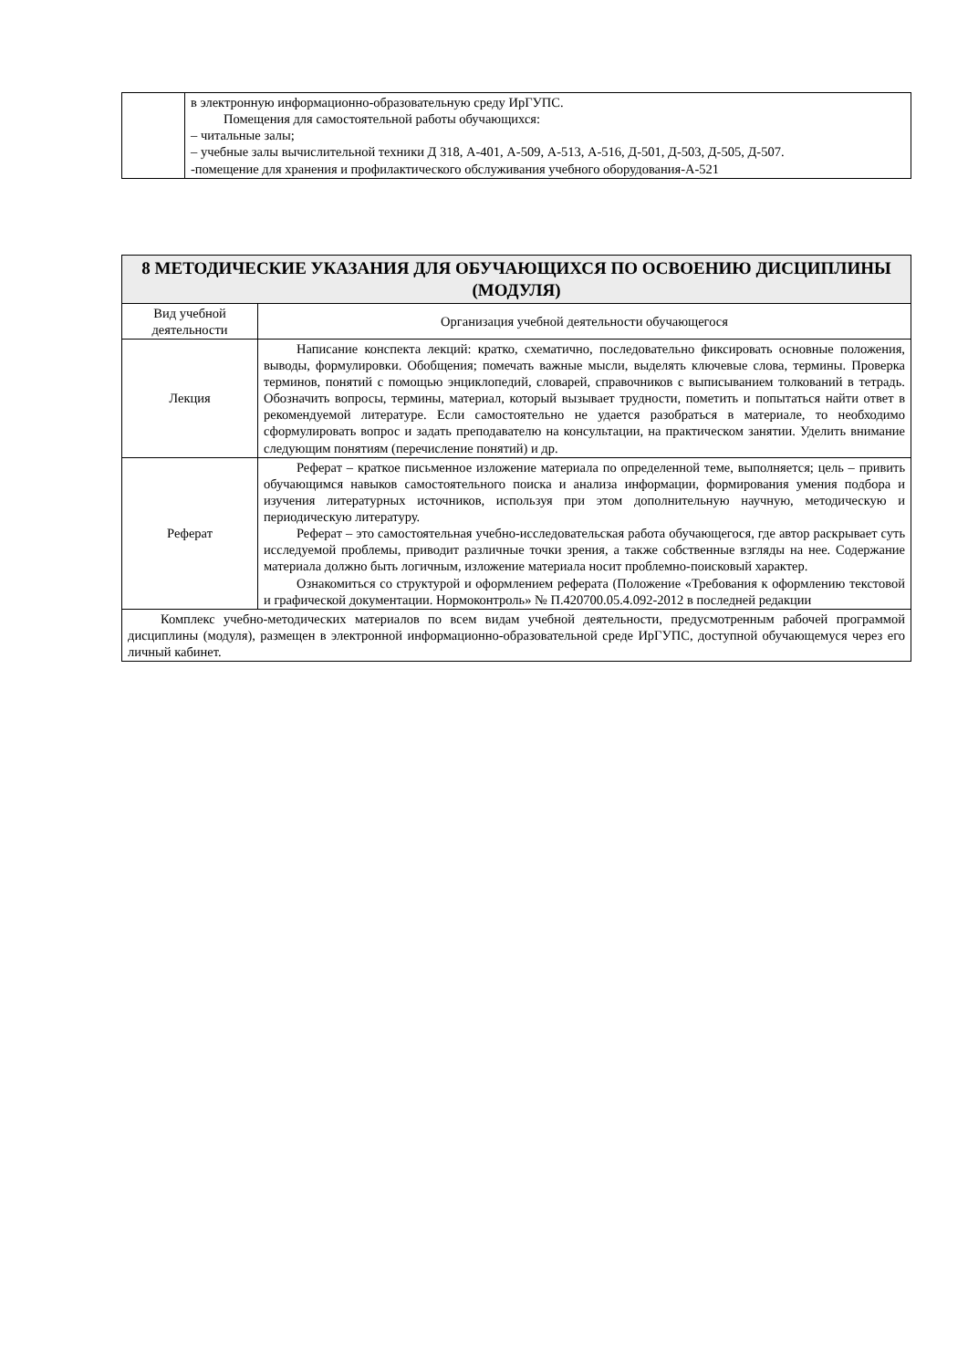| | в электронную информационно-образовательную среду ИрГУПС. Помещения для самостоятельной работы обучающихся: – читальные залы; – учебные залы вычислительной техники Д 318, А-401, А-509, А-513, А-516, Д-501, Д-503, Д-505, Д-507. -помещение для хранения и профилактического обслуживания учебного оборудования-А-521 |
| 8 МЕТОДИЧЕСКИЕ УКАЗАНИЯ ДЛЯ ОБУЧАЮЩИХСЯ ПО ОСВОЕНИЮ ДИСЦИПЛИНЫ (МОДУЛЯ) | |
| --- | --- |
| Вид учебной деятельности | Организация учебной деятельности обучающегося |
| Лекция | Написание конспекта лекций: кратко, схематично, последовательно фиксировать основные положения, выводы, формулировки. Обобщения; помечать важные мысли, выделять ключевые слова, термины. Проверка терминов, понятий с помощью энциклопедий, словарей, справочников с выписыванием толкований в тетрадь. Обозначить вопросы, термины, материал, который вызывает трудности, пометить и попытаться найти ответ в рекомендуемой литературе. Если самостоятельно не удается разобраться в материале, то необходимо сформулировать вопрос и задать преподавателю на консультации, на практическом занятии. Уделить внимание следующим понятиям (перечисление понятий) и др. |
| Реферат | Реферат – краткое письменное изложение материала по определенной теме, выполняется; цель – привить обучающимся навыков самостоятельного поиска и анализа информации, формирования умения подбора и изучения литературных источников, используя при этом дополнительную научную, методическую и периодическую литературу. Реферат – это самостоятельная учебно-исследовательская работа обучающегося, где автор раскрывает суть исследуемой проблемы, приводит различные точки зрения, а также собственные взгляды на нее. Содержание материала должно быть логичным, изложение материала носит проблемно-поисковый характер. Ознакомиться со структурой и оформлением реферата (Положение «Требования к оформлению текстовой и графической документации. Нормоконтроль» № П.420700.05.4.092-2012 в последней редакции |
| Комплекс учебно-методических материалов по всем видам учебной деятельности, предусмотренным рабочей программой дисциплины (модуля), размещен в электронной информационно-образовательной среде ИрГУПС, доступной обучающемуся через его личный кабинет. | |